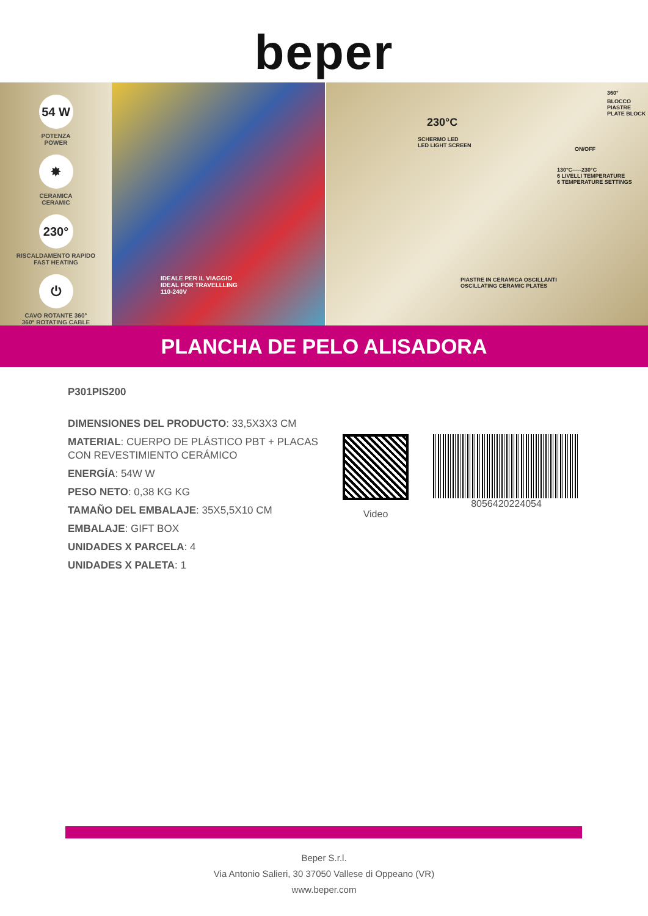beper
54 W
POTENZA
POWER
✸
CERAMICA
CERAMIC
230°
RISCALDAMENTO RAPIDO
FAST HEATING
⏻
CAVO ROTANTE 360°
360° ROTATING CABLE
IDEALE PER IL VIAGGIO
IDEAL FOR TRAVELLLING
110-240V
BLOCCO PIASTRE
PLATE BLOCK
360°
230°C
SCHERMO LED
LED LIGHT SCREEN
ON/OFF
130°C-----230°C
6 LIVELLI TEMPERATURE
6 TEMPERATURE SETTINGS
PIASTRE IN CERAMICA OSCILLANTI
OSCILLATING CERAMIC PLATES
PLANCHA DE PELO ALISADORA
P301PIS200
DIMENSIONES DEL PRODUCTO: 33,5X3X3 CM
MATERIAL: CUERPO DE PLÁSTICO PBT + PLACAS CON REVESTIMIENTO CERÁMICO
ENERGÍA: 54W W
PESO NETO: 0,38 KG KG
TAMAÑO DEL EMBALAJE: 35X5,5X10 CM
EMBALAJE: GIFT BOX
UNIDADES X PARCELA: 4
UNIDADES X PALETA: 1
Video
8056420224054
Beper S.r.l.
Via Antonio Salieri, 30 37050 Vallese di Oppeano (VR)
www.beper.com